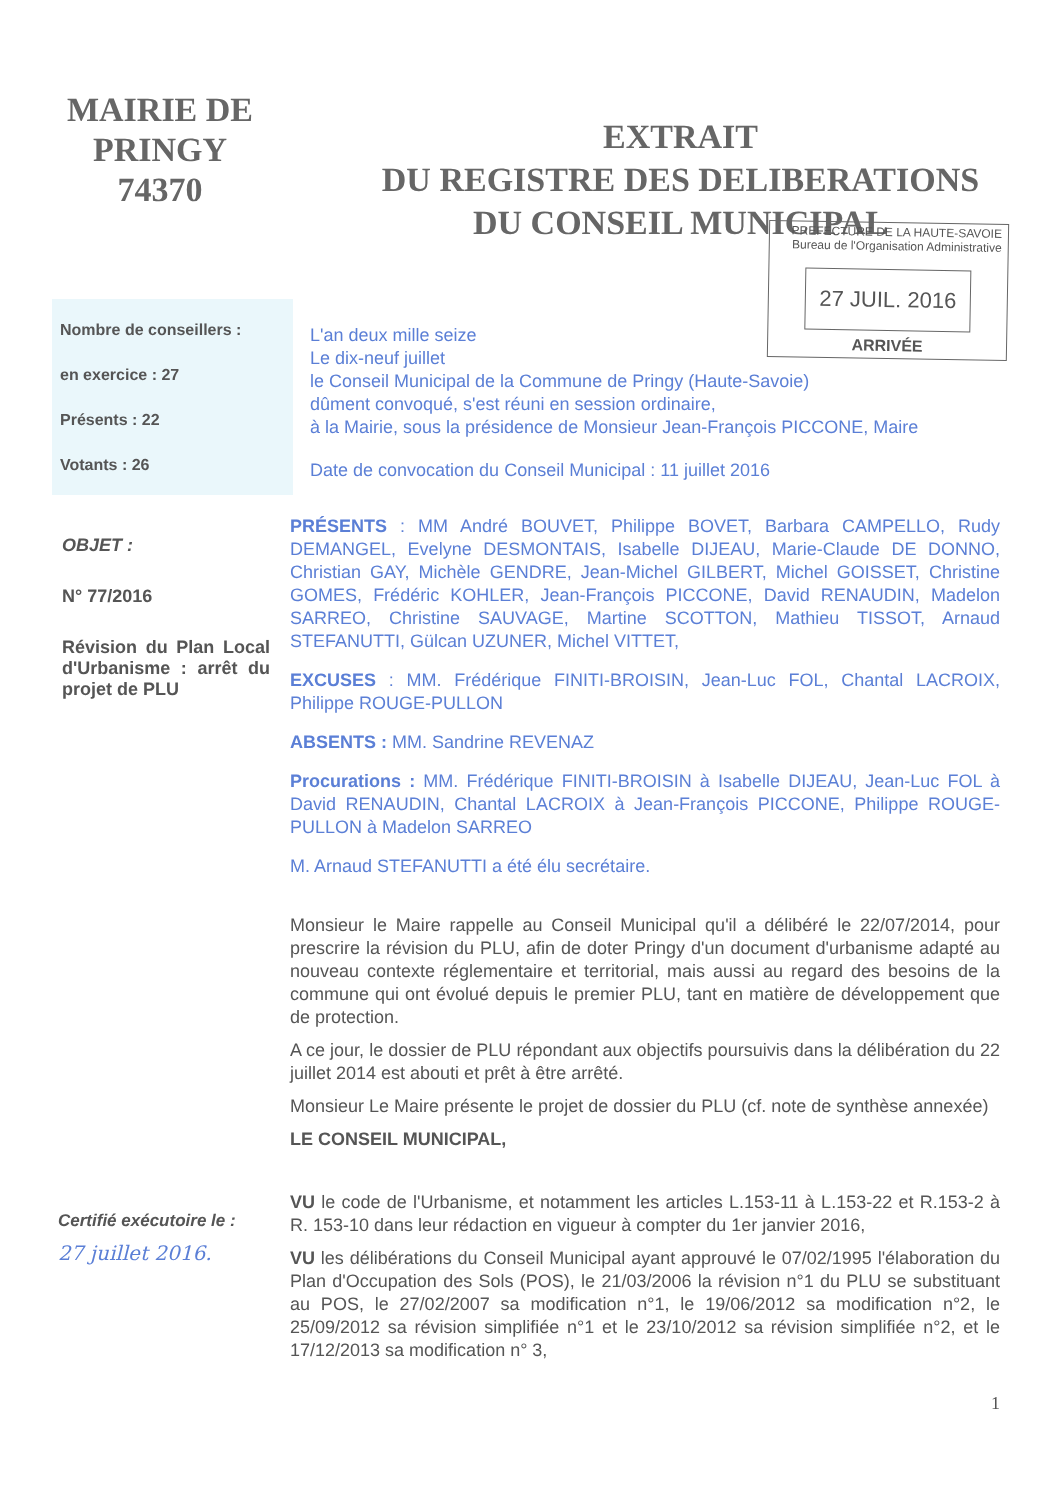MAIRIE DE
PRINGY
74370
EXTRAIT
DU REGISTRE DES DELIBERATIONS
DU CONSEIL MUNICIPAL
PREFECTURE DE LA HAUTE-SAVOIE
Bureau de l'Organisation Administrative
27 JUIL. 2016
ARRIVÉE
Nombre de conseillers :
en exercice : 27
Présents : 22
Votants : 26
L'an deux mille seize
Le dix-neuf juillet
le Conseil Municipal de la Commune de Pringy (Haute-Savoie)
dûment convoqué, s'est réuni en session ordinaire,
à la Mairie, sous la présidence de Monsieur Jean-François PICCONE, Maire
Date de convocation du Conseil Municipal : 11 juillet 2016
OBJET :
N° 77/2016
Révision du Plan Local d'Urbanisme : arrêt du projet de PLU
PRÉSENTS : MM André BOUVET, Philippe BOVET, Barbara CAMPELLO, Rudy DEMANGEL, Evelyne DESMONTAIS, Isabelle DIJEAU, Marie-Claude DE DONNO, Christian GAY, Michèle GENDRE, Jean-Michel GILBERT, Michel GOISSET, Christine GOMES, Frédéric KOHLER, Jean-François PICCONE, David RENAUDIN, Madelon SARREO, Christine SAUVAGE, Martine SCOTTON, Mathieu TISSOT, Arnaud STEFANUTTI, Gülcan UZUNER, Michel VITTET,
EXCUSES : MM. Frédérique FINITI-BROISIN, Jean-Luc FOL, Chantal LACROIX, Philippe ROUGE-PULLON
ABSENTS : MM. Sandrine REVENAZ
Procurations : MM. Frédérique FINITI-BROISIN à Isabelle DIJEAU, Jean-Luc FOL à David RENAUDIN, Chantal LACROIX à Jean-François PICCONE, Philippe ROUGE-PULLON à Madelon SARREO
M. Arnaud STEFANUTTI a été élu secrétaire.
Monsieur le Maire rappelle au Conseil Municipal qu'il a délibéré le 22/07/2014, pour prescrire la révision du PLU, afin de doter Pringy d'un document d'urbanisme adapté au nouveau contexte réglementaire et territorial, mais aussi au regard des besoins de la commune qui ont évolué depuis le premier PLU, tant en matière de développement que de protection.
A ce jour, le dossier de PLU répondant aux objectifs poursuivis dans la délibération du 22 juillet 2014 est abouti et prêt à être arrêté.
Monsieur Le Maire présente le projet de dossier du PLU (cf. note de synthèse annexée)
LE CONSEIL MUNICIPAL,
Certifié exécutoire le :
27 juillet 2016.
VU le code de l'Urbanisme, et notamment les articles L.153-11 à L.153-22 et R.153-2 à R. 153-10 dans leur rédaction en vigueur à compter du 1er janvier 2016,
VU les délibérations du Conseil Municipal ayant approuvé le 07/02/1995 l'élaboration du Plan d'Occupation des Sols (POS), le 21/03/2006 la révision n°1 du PLU se substituant au POS, le 27/02/2007 sa modification n°1, le 19/06/2012 sa modification n°2, le 25/09/2012 sa révision simplifiée n°1 et le 23/10/2012 sa révision simplifiée n°2, et le 17/12/2013 sa modification n° 3,
1